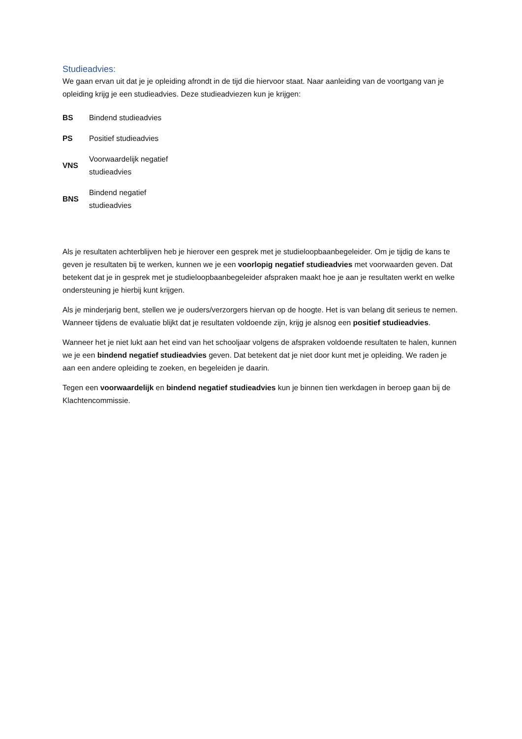Studieadvies:
We gaan ervan uit dat je je opleiding afrondt in de tijd die hiervoor staat. Naar aanleiding van de voortgang van je opleiding krijg je een studieadvies. Deze studieadviezen kun je krijgen:
| BS | Bindend studieadvies |
| PS | Positief studieadvies |
| VNS | Voorwaardelijk negatief studieadvies |
| BNS | Bindend negatief studieadvies |
Als je resultaten achterblijven heb je hierover een gesprek met je studieloopbaanbegeleider. Om je tijdig de kans te geven je resultaten bij te werken, kunnen we je een voorlopig negatief studieadvies met voorwaarden geven. Dat betekent dat je in gesprek met je studieloopbaanbegeleider afspraken maakt hoe je aan je resultaten werkt en welke ondersteuning je hierbij kunt krijgen.
Als je minderjarig bent, stellen we je ouders/verzorgers hiervan op de hoogte. Het is van belang dit serieus te nemen. Wanneer tijdens de evaluatie blijkt dat je resultaten voldoende zijn, krijg je alsnog een positief studieadvies.
Wanneer het je niet lukt aan het eind van het schooljaar volgens de afspraken voldoende resultaten te halen, kunnen we je een bindend negatief studieadvies geven. Dat betekent dat je niet door kunt met je opleiding. We raden je aan een andere opleiding te zoeken, en begeleiden je daarin.
Tegen een voorwaardelijk en bindend negatief studieadvies kun je binnen tien werkdagen in beroep gaan bij de Klachtencommissie.